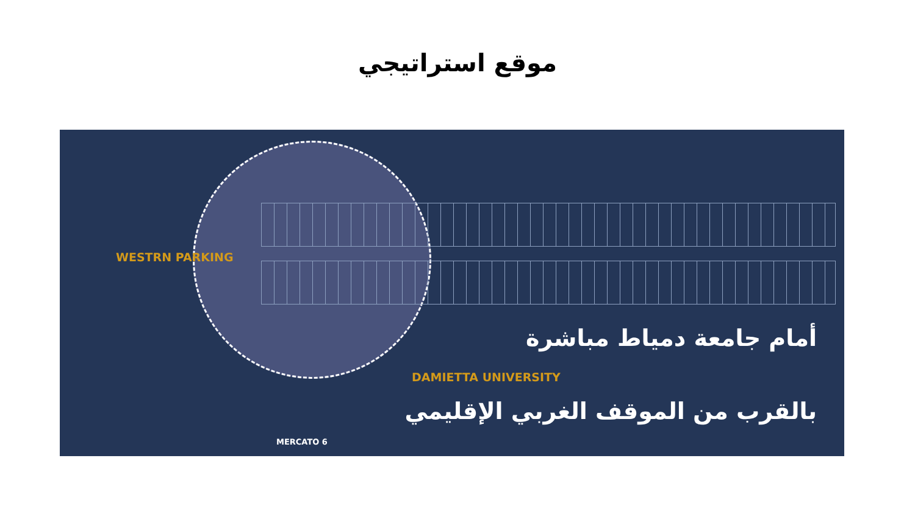موقع استراتيجي
WESTRN PARKING
أمام جامعة دمياط مباشرة
DAMIETTA UNIVERSITY
بالقرب من الموقف الغربي الإقليمي
MERCATO 6